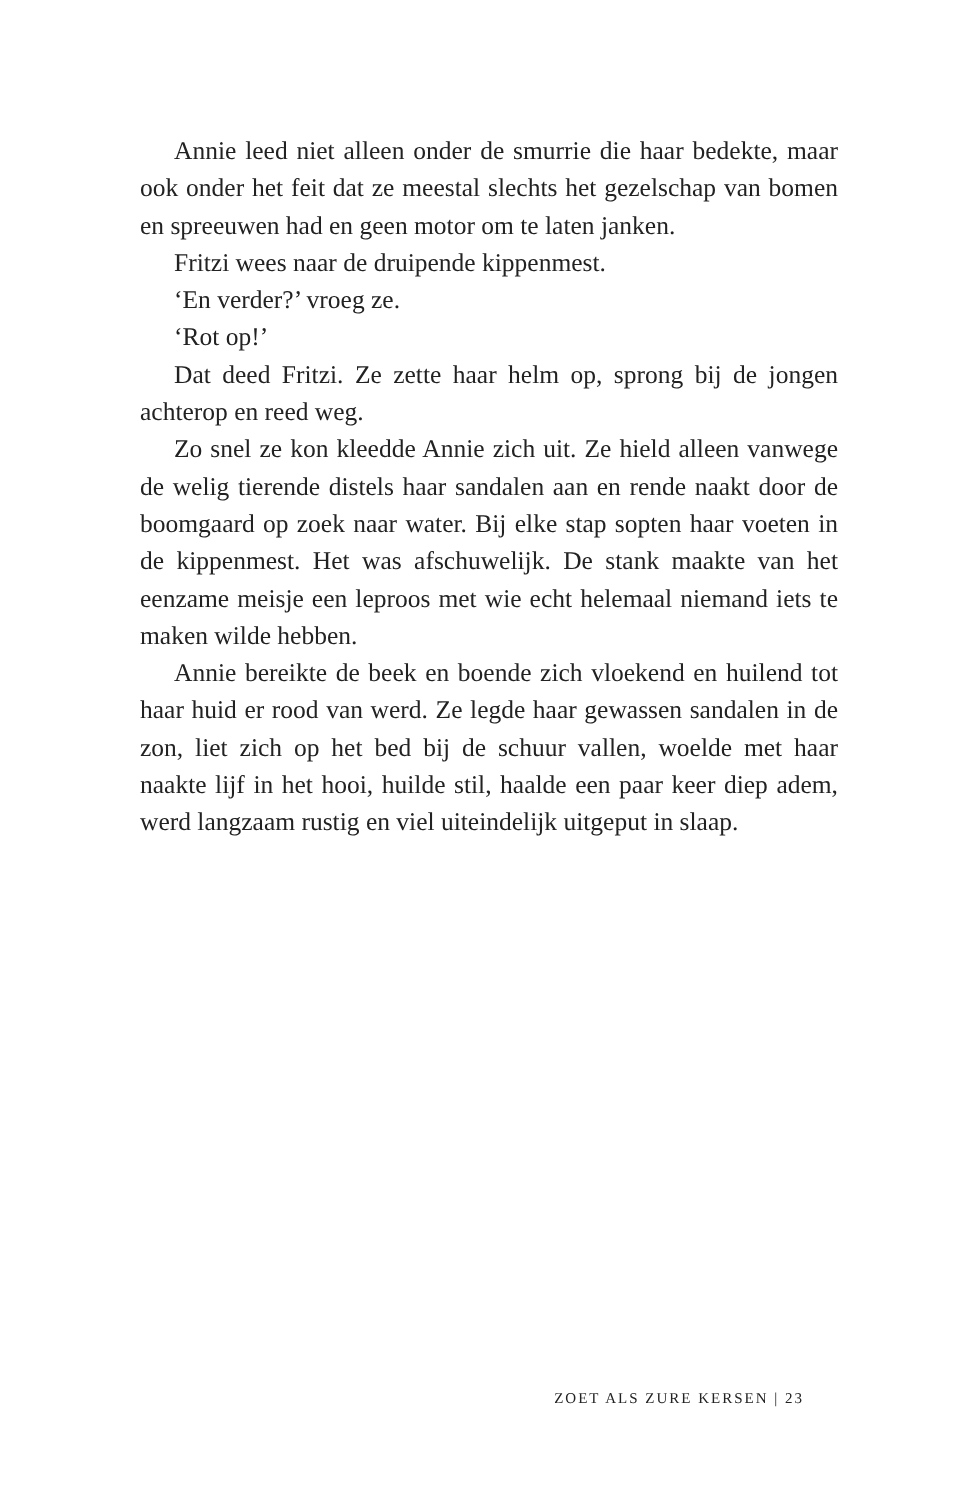Annie leed niet alleen onder de smurrie die haar bedekte, maar ook onder het feit dat ze meestal slechts het gezelschap van bomen en spreeuwen had en geen motor om te laten janken.
Fritzi wees naar de druipende kippenmest.
‘En verder?’ vroeg ze.
‘Rot op!’
Dat deed Fritzi. Ze zette haar helm op, sprong bij de jongen achterop en reed weg.
Zo snel ze kon kleedde Annie zich uit. Ze hield alleen vanwege de welig tierende distels haar sandalen aan en rende naakt door de boomgaard op zoek naar water. Bij elke stap sopten haar voeten in de kippenmest. Het was afschuwelijk. De stank maakte van het eenzame meisje een leproos met wie echt helemaal niemand iets te maken wilde hebben.
Annie bereikte de beek en boende zich vloekend en huilend tot haar huid er rood van werd. Ze legde haar gewassen sandalen in de zon, liet zich op het bed bij de schuur vallen, woelde met haar naakte lijf in het hooi, huilde stil, haalde een paar keer diep adem, werd langzaam rustig en viel uiteindelijk uitgeput in slaap.
ZOET ALS ZURE KERSEN | 23